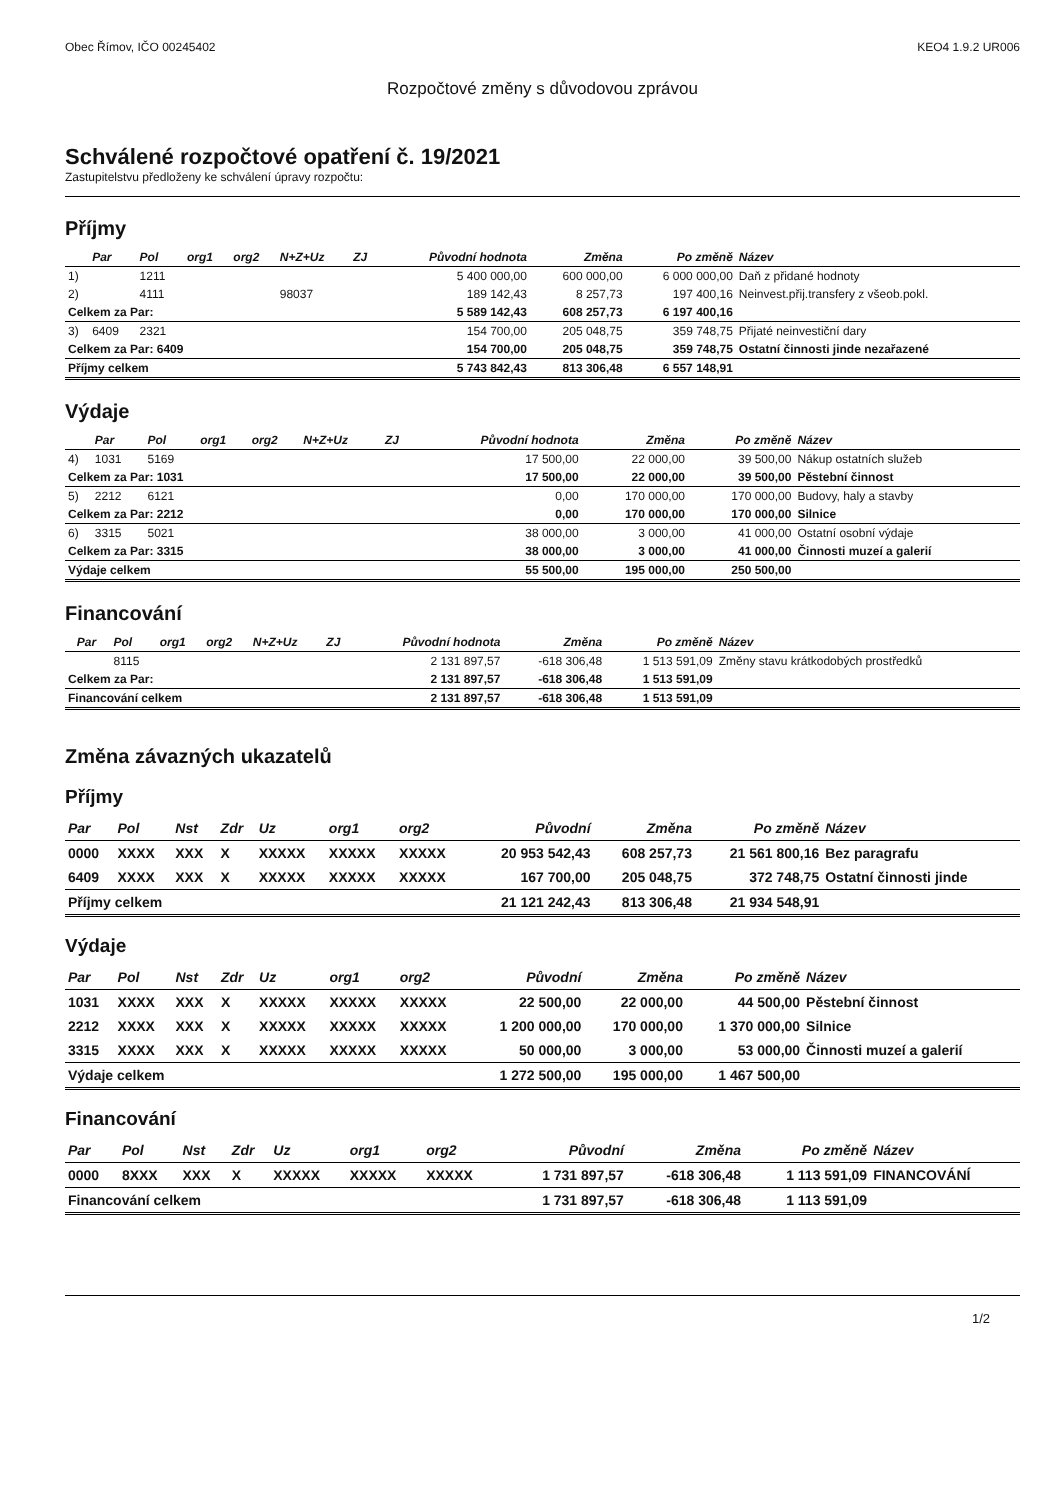Obec Římov, IČO 00245402 KEO4 1.9.2 UR006
Rozpočtové změny s důvodovou zprávou
Schválené rozpočtové opatření č. 19/2021
Zastupitelstvu předloženy ke schválení úpravy rozpočtu:
Příjmy
| | Par | Pol | org1 | org2 | N+Z+Uz | ZJ | Původní hodnota | Změna | Po změně | Název |
| --- | --- | --- | --- | --- | --- | --- | --- | --- | --- | --- |
| 1) | | 1211 | | | | | 5 400 000,00 | 600 000,00 | 6 000 000,00 | Daň z přidané hodnoty |
| 2) | | 4111 | | | 98037 | | 189 142,43 | 8 257,73 | 197 400,16 | Neinvest.přij.transfery z všeob.pokl. |
| Celkem za Par: | | | | | | | 5 589 142,43 | 608 257,73 | 6 197 400,16 | |
| 3) | 6409 | 2321 | | | | | 154 700,00 | 205 048,75 | 359 748,75 | Přijaté neinvestiční dary |
| Celkem za Par: 6409 | | | | | | | 154 700,00 | 205 048,75 | 359 748,75 | Ostatní činnosti jinde nezařazené |
| Příjmy celkem | | | | | | | 5 743 842,43 | 813 306,48 | 6 557 148,91 | |
Výdaje
| | Par | Pol | org1 | org2 | N+Z+Uz | ZJ | Původní hodnota | Změna | Po změně | Název |
| --- | --- | --- | --- | --- | --- | --- | --- | --- | --- | --- |
| 4) | 1031 | 5169 | | | | | 17 500,00 | 22 000,00 | 39 500,00 | Nákup ostatních služeb |
| Celkem za Par: 1031 | | | | | | | 17 500,00 | 22 000,00 | 39 500,00 | Pěstební činnost |
| 5) | 2212 | 6121 | | | | | 0,00 | 170 000,00 | 170 000,00 | Budovy, haly a stavby |
| Celkem za Par: 2212 | | | | | | | 0,00 | 170 000,00 | 170 000,00 | Silnice |
| 6) | 3315 | 5021 | | | | | 38 000,00 | 3 000,00 | 41 000,00 | Ostatní osobní výdaje |
| Celkem za Par: 3315 | | | | | | | 38 000,00 | 3 000,00 | 41 000,00 | Činnosti muzeí a galerií |
| Výdaje celkem | | | | | | | 55 500,00 | 195 000,00 | 250 500,00 | |
Financování
| | Par | Pol | org1 | org2 | N+Z+Uz | ZJ | Původní hodnota | Změna | Po změně | Název |
| --- | --- | --- | --- | --- | --- | --- | --- | --- | --- | --- |
| | | 8115 | | | | | 2 131 897,57 | -618 306,48 | 1 513 591,09 | Změny stavu krátkodobých prostředků |
| Celkem za Par: | | | | | | | 2 131 897,57 | -618 306,48 | 1 513 591,09 | |
| Financování celkem | | | | | | | 2 131 897,57 | -618 306,48 | 1 513 591,09 | |
Změna závazných ukazatelů
Příjmy
| Par | Pol | Nst | Zdr | Uz | org1 | org2 | Původní | Změna | Po změně | Název |
| --- | --- | --- | --- | --- | --- | --- | --- | --- | --- | --- |
| 0000 | XXXX | XXX | X | XXXXX | XXXXX | XXXXX | 20 953 542,43 | 608 257,73 | 21 561 800,16 | Bez paragrafu |
| 6409 | XXXX | XXX | X | XXXXX | XXXXX | XXXXX | 167 700,00 | 205 048,75 | 372 748,75 | Ostatní činnosti jinde |
| Příjmy celkem | | | | | | | 21 121 242,43 | 813 306,48 | 21 934 548,91 | |
Výdaje
| Par | Pol | Nst | Zdr | Uz | org1 | org2 | Původní | Změna | Po změně | Název |
| --- | --- | --- | --- | --- | --- | --- | --- | --- | --- | --- |
| 1031 | XXXX | XXX | X | XXXXX | XXXXX | XXXXX | 22 500,00 | 22 000,00 | 44 500,00 | Pěstební činnost |
| 2212 | XXXX | XXX | X | XXXXX | XXXXX | XXXXX | 1 200 000,00 | 170 000,00 | 1 370 000,00 | Silnice |
| 3315 | XXXX | XXX | X | XXXXX | XXXXX | XXXXX | 50 000,00 | 3 000,00 | 53 000,00 | Činnosti muzeí a galerií |
| Výdaje celkem | | | | | | | 1 272 500,00 | 195 000,00 | 1 467 500,00 | |
Financování
| Par | Pol | Nst | Zdr | Uz | org1 | org2 | Původní | Změna | Po změně | Název |
| --- | --- | --- | --- | --- | --- | --- | --- | --- | --- | --- |
| 0000 | 8XXX | XXX | X | XXXXX | XXXXX | XXXXX | 1 731 897,57 | -618 306,48 | 1 113 591,09 | FINANCOVÁNÍ |
| Financování celkem | | | | | | | 1 731 897,57 | -618 306,48 | 1 113 591,09 | |
1/2